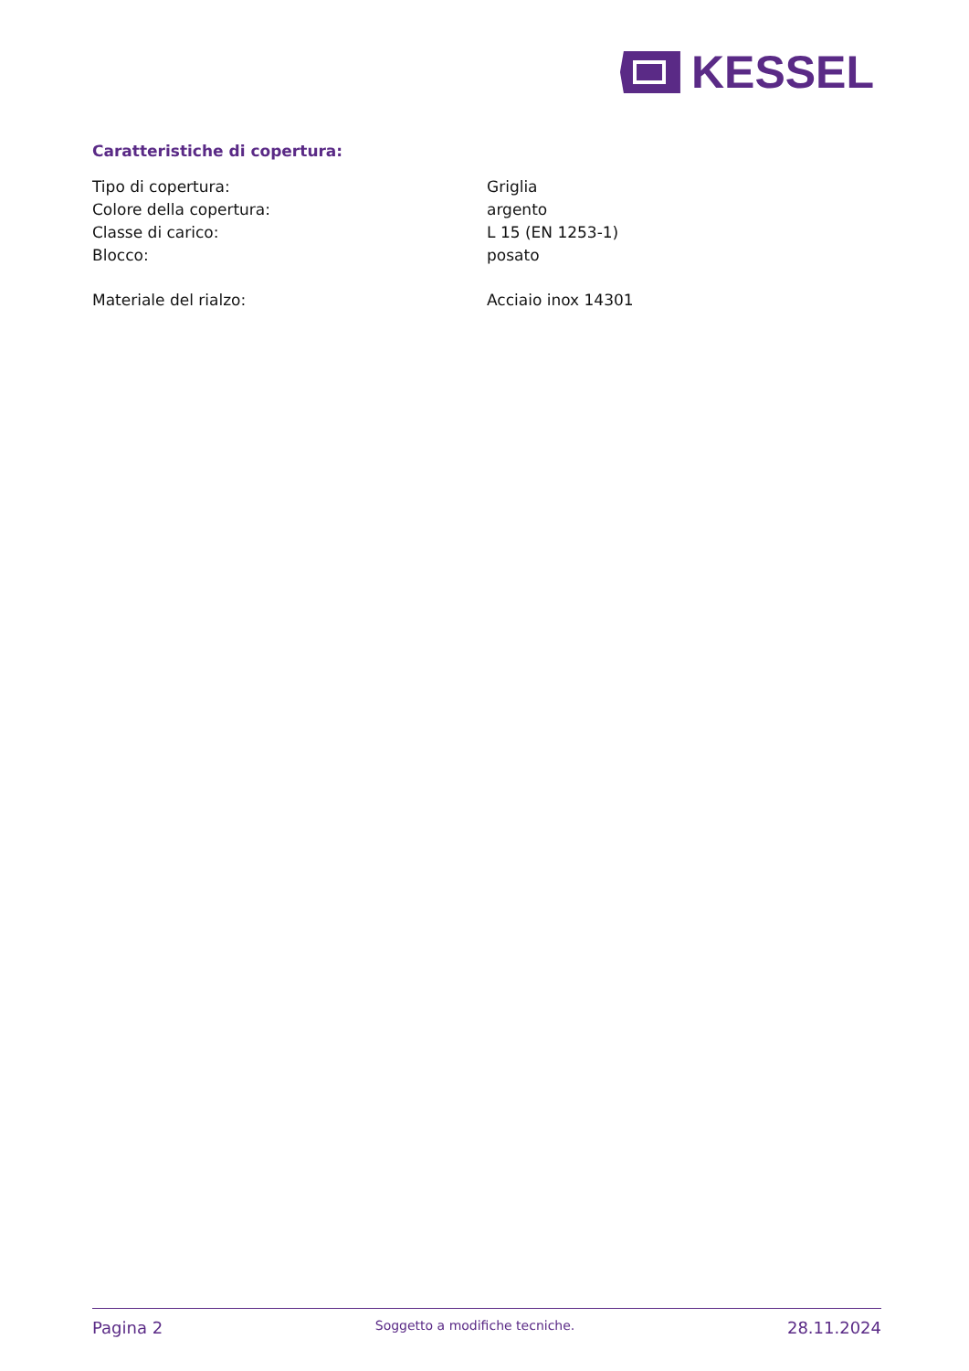KESSEL
Caratteristiche di copertura:
| Tipo di copertura: | Griglia |
| Colore della copertura: | argento |
| Classe di carico: | L 15 (EN 1253-1) |
| Blocco: | posato |
| Materiale del rialzo: | Acciaio inox 14301 |
Pagina 2 Soggetto a modifiche tecniche. 28.11.2024